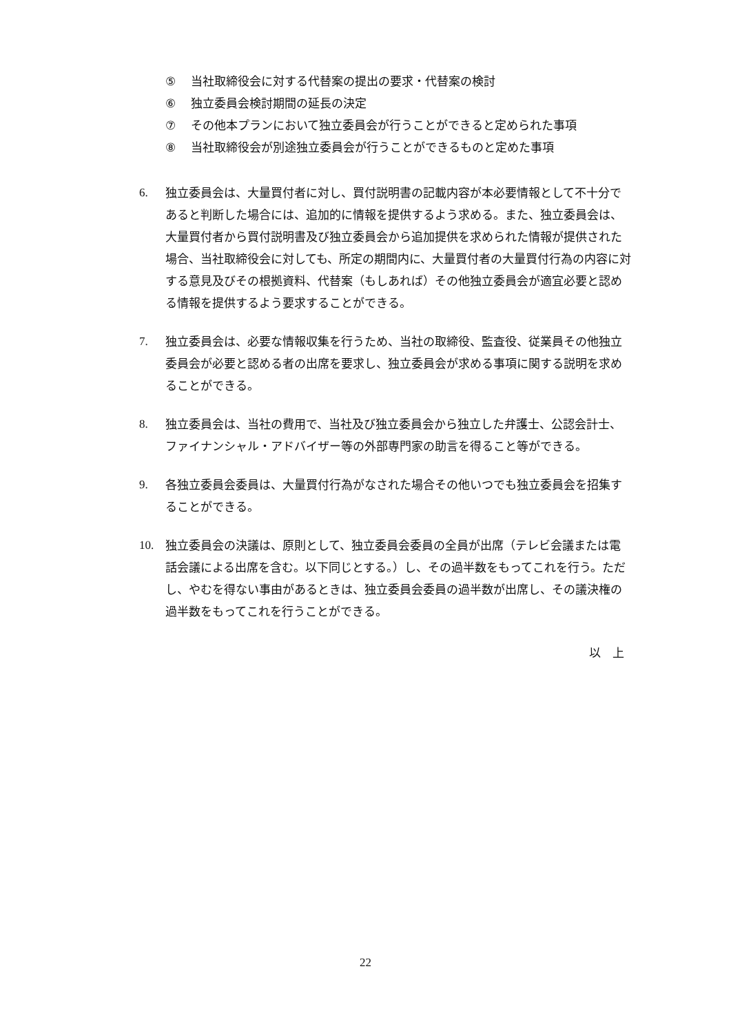⑤ 当社取締役会に対する代替案の提出の要求・代替案の検討
⑥ 独立委員会検討期間の延長の決定
⑦ その他本プランにおいて独立委員会が行うことができると定められた事項
⑧ 当社取締役会が別途独立委員会が行うことができるものと定めた事項
6. 独立委員会は、大量買付者に対し、買付説明書の記載内容が本必要情報として不十分であると判断した場合には、追加的に情報を提供するよう求める。また、独立委員会は、大量買付者から買付説明書及び独立委員会から追加提供を求められた情報が提供された場合、当社取締役会に対しても、所定の期間内に、大量買付者の大量買付行為の内容に対する意見及びその根拠資料、代替案（もしあれば）その他独立委員会が適宜必要と認める情報を提供するよう要求することができる。
7. 独立委員会は、必要な情報収集を行うため、当社の取締役、監査役、従業員その他独立委員会が必要と認める者の出席を要求し、独立委員会が求める事項に関する説明を求めることができる。
8. 独立委員会は、当社の費用で、当社及び独立委員会から独立した弁護士、公認会計士、ファイナンシャル・アドバイザー等の外部専門家の助言を得ること等ができる。
9. 各独立委員会委員は、大量買付行為がなされた場合その他いつでも独立委員会を招集することができる。
10. 独立委員会の決議は、原則として、独立委員会委員の全員が出席（テレビ会議または電話会議による出席を含む。以下同じとする。）し、その過半数をもってこれを行う。ただし、やむを得ない事由があるときは、独立委員会委員の過半数が出席し、その議決権の過半数をもってこれを行うことができる。
以　上
22